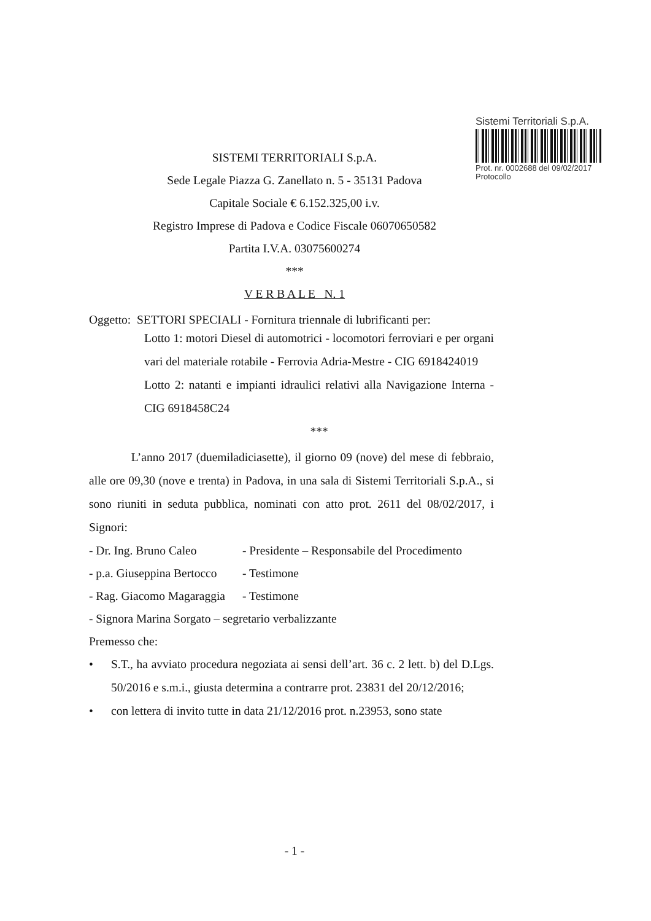Sistemi Territoriali S.p.A.
Prot. nr. 0002688 del 09/02/2017
Protocollo
SISTEMI TERRITORIALI S.p.A.
Sede Legale Piazza G. Zanellato n. 5 - 35131 Padova
Capitale Sociale € 6.152.325,00 i.v.
Registro Imprese di Padova e Codice Fiscale 06070650582
Partita I.V.A. 03075600274
***
V E R B A L E N. 1
Oggetto: SETTORI SPECIALI - Fornitura triennale di lubrificanti per:
Lotto 1: motori Diesel di automotrici - locomotori ferroviari e per organi vari del materiale rotabile - Ferrovia Adria-Mestre - CIG 6918424019
Lotto 2: natanti e impianti idraulici relativi alla Navigazione Interna - CIG 6918458C24
***
L’anno 2017 (duemiladiciasette), il giorno 09 (nove) del mese di febbraio, alle ore 09,30 (nove e trenta) in Padova, in una sala di Sistemi Territoriali S.p.A., si sono riuniti in seduta pubblica, nominati con atto prot. 2611 del 08/02/2017, i Signori:
- Dr. Ing. Bruno Caleo - Presidente – Responsabile del Procedimento
- p.a. Giuseppina Bertocco - Testimone
- Rag. Giacomo Magaraggia - Testimone
- Signora Marina Sorgato – segretario verbalizzante
Premesso che:
• S.T., ha avviato procedura negoziata ai sensi dell’art. 36 c. 2 lett. b) del D.Lgs. 50/2016 e s.m.i., giusta determina a contrarre prot. 23831 del 20/12/2016;
• con lettera di invito tutte in data 21/12/2016 prot. n.23953, sono state
- 1 -